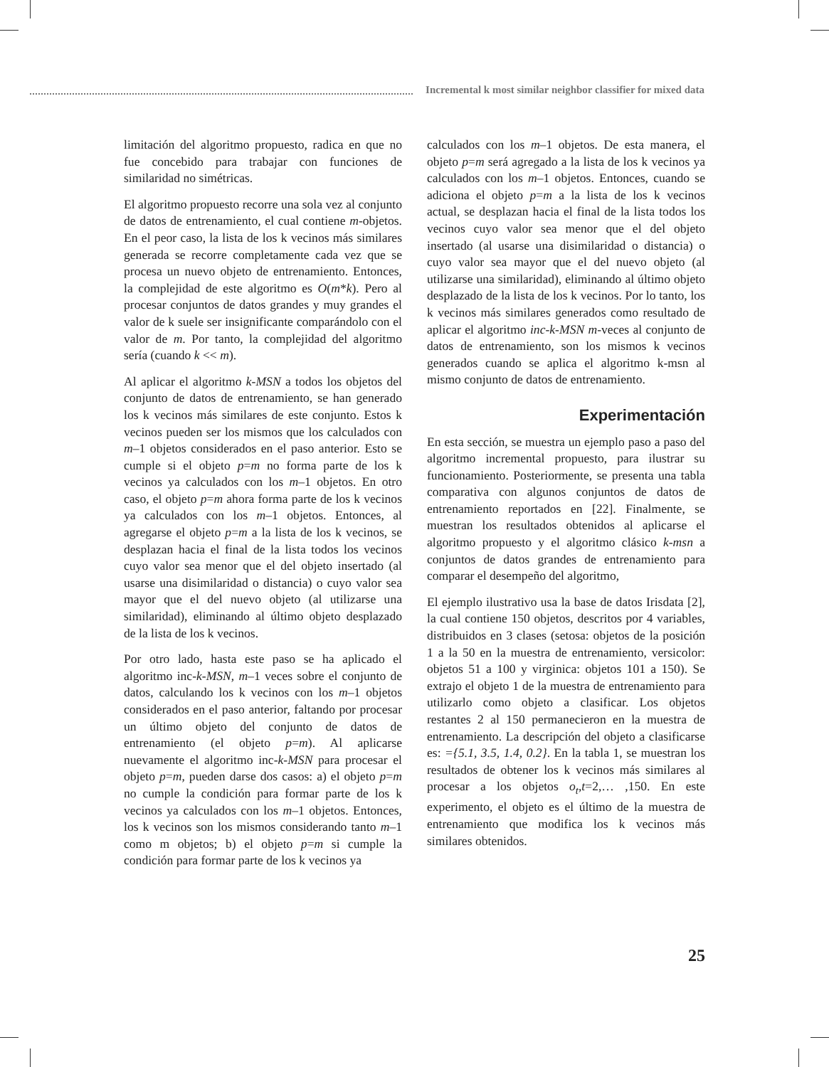Incremental k most similar neighbor classifier for mixed data
limitación del algoritmo propuesto, radica en que no fue concebido para trabajar con funciones de similaridad no simétricas.
El algoritmo propuesto recorre una sola vez al conjunto de datos de entrenamiento, el cual contiene m-objetos. En el peor caso, la lista de los k vecinos más similares generada se recorre completamente cada vez que se procesa un nuevo objeto de entrenamiento. Entonces, la complejidad de este algoritmo es O(m*k). Pero al procesar conjuntos de datos grandes y muy grandes el valor de k suele ser insignificante comparándolo con el valor de m. Por tanto, la complejidad del algoritmo sería (cuando k << m).
Al aplicar el algoritmo k-MSN a todos los objetos del conjunto de datos de entrenamiento, se han generado los k vecinos más similares de este conjunto. Estos k vecinos pueden ser los mismos que los calculados con m–1 objetos considerados en el paso anterior. Esto se cumple si el objeto p=m no forma parte de los k vecinos ya calculados con los m–1 objetos. En otro caso, el objeto p=m ahora forma parte de los k vecinos ya calculados con los m–1 objetos. Entonces, al agregarse el objeto p=m a la lista de los k vecinos, se desplazan hacia el final de la lista todos los vecinos cuyo valor sea menor que el del objeto insertado (al usarse una disimilaridad o distancia) o cuyo valor sea mayor que el del nuevo objeto (al utilizarse una similaridad), eliminando al último objeto desplazado de la lista de los k vecinos.
Por otro lado, hasta este paso se ha aplicado el algoritmo inc-k-MSN, m–1 veces sobre el conjunto de datos, calculando los k vecinos con los m–1 objetos considerados en el paso anterior, faltando por procesar un último objeto del conjunto de datos de entrenamiento (el objeto p=m). Al aplicarse nuevamente el algoritmo inc-k-MSN para procesar el objeto p=m, pueden darse dos casos: a) el objeto p=m no cumple la condición para formar parte de los k vecinos ya calculados con los m–1 objetos. Entonces, los k vecinos son los mismos considerando tanto m–1 como m objetos; b) el objeto p=m si cumple la condición para formar parte de los k vecinos ya
calculados con los m–1 objetos. De esta manera, el objeto p=m será agregado a la lista de los k vecinos ya calculados con los m–1 objetos. Entonces, cuando se adiciona el objeto p=m a la lista de los k vecinos actual, se desplazan hacia el final de la lista todos los vecinos cuyo valor sea menor que el del objeto insertado (al usarse una disimilaridad o distancia) o cuyo valor sea mayor que el del nuevo objeto (al utilizarse una similaridad), eliminando al último objeto desplazado de la lista de los k vecinos. Por lo tanto, los k vecinos más similares generados como resultado de aplicar el algoritmo inc-k-MSN m-veces al conjunto de datos de entrenamiento, son los mismos k vecinos generados cuando se aplica el algoritmo k-msn al mismo conjunto de datos de entrenamiento.
Experimentación
En esta sección, se muestra un ejemplo paso a paso del algoritmo incremental propuesto, para ilustrar su funcionamiento. Posteriormente, se presenta una tabla comparativa con algunos conjuntos de datos de entrenamiento reportados en [22]. Finalmente, se muestran los resultados obtenidos al aplicarse el algoritmo propuesto y el algoritmo clásico k-msn a conjuntos de datos grandes de entrenamiento para comparar el desempeño del algoritmo,
El ejemplo ilustrativo usa la base de datos Irisdata [2], la cual contiene 150 objetos, descritos por 4 variables, distribuidos en 3 clases (setosa: objetos de la posición 1 a la 50 en la muestra de entrenamiento, versicolor: objetos 51 a 100 y virginica: objetos 101 a 150). Se extrajo el objeto 1 de la muestra de entrenamiento para utilizarlo como objeto a clasificar. Los objetos restantes 2 al 150 permanecieron en la muestra de entrenamiento. La descripción del objeto a clasificarse es: ={5.1, 3.5, 1.4, 0.2}. En la tabla 1, se muestran los resultados de obtener los k vecinos más similares al procesar a los objetos o<sub>t</sub>,t=2,… ,150. En este experimento, el objeto es el último de la muestra de entrenamiento que modifica los k vecinos más similares obtenidos.
25